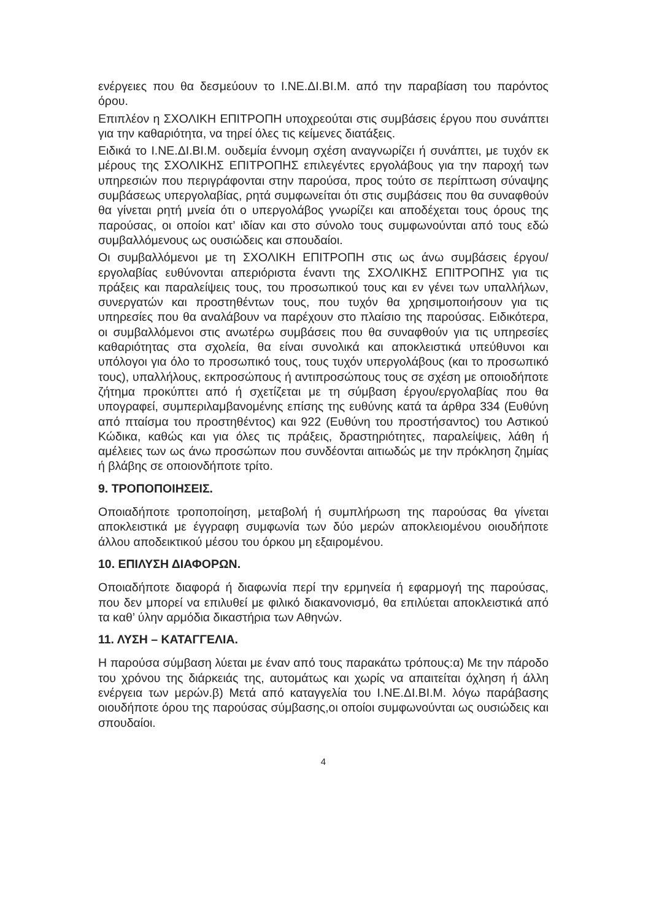ενέργειες που θα δεσμεύουν το Ι.ΝΕ.ΔΙ.ΒΙ.Μ. από την παραβίαση του παρόντος όρου.
Επιπλέον η ΣΧΟΛΙΚΗ ΕΠΙΤΡΟΠΗ υποχρεούται στις συμβάσεις έργου που συνάπτει για την καθαριότητα, να τηρεί όλες τις κείμενες διατάξεις.
Ειδικά το Ι.ΝΕ.ΔΙ.ΒΙ.Μ. ουδεμία έννομη σχέση αναγνωρίζει ή συνάπτει, με τυχόν εκ μέρους της ΣΧΟΛΙΚΗΣ ΕΠΙΤΡΟΠΗΣ επιλεγέντες εργολάβους για την παροχή των υπηρεσιών που περιγράφονται στην παρούσα, προς τούτο σε περίπτωση σύναψης συμβάσεως υπεργολαβίας, ρητά συμφωνείται ότι στις συμβάσεις που θα συναφθούν θα γίνεται ρητή μνεία ότι ο υπεργολάβος γνωρίζει και αποδέχεται τους όρους της παρούσας, οι οποίοι κατ’ ιδίαν και στο σύνολο τους συμφωνούνται από τους εδώ συμβαλλόμενους ως ουσιώδεις και σπουδαίοι.
Οι συμβαλλόμενοι με τη ΣΧΟΛΙΚΗ ΕΠΙΤΡΟΠΗ στις ως άνω συμβάσεις έργου/εργολαβίας ευθύνονται απεριόριστα έναντι της ΣΧΟΛΙΚΗΣ ΕΠΙΤΡΟΠΗΣ για τις πράξεις και παραλείψεις τους, του προσωπικού τους και εν γένει των υπαλλήλων, συνεργατών και προστηθέντων τους, που τυχόν θα χρησιμοποιήσουν για τις υπηρεσίες που θα αναλάβουν να παρέχουν στο πλαίσιο της παρούσας. Ειδικότερα, οι συμβαλλόμενοι στις ανωτέρω συμβάσεις που θα συναφθούν για τις υπηρεσίες καθαριότητας στα σχολεία, θα είναι συνολικά και αποκλειστικά υπεύθυνοι και υπόλογοι για όλο το προσωπικό τους, τους τυχόν υπεργολάβους (και το προσωπικό τους), υπαλλήλους, εκπροσώπους ή αντιπροσώπους τους σε σχέση με οποιοδήποτε ζήτημα προκύπτει από ή σχετίζεται με τη σύμβαση έργου/εργολαβίας που θα υπογραφεί, συμπεριλαμβανομένης επίσης της ευθύνης κατά τα άρθρα 334 (Ευθύνη από πταίσμα του προστηθέντος) και 922 (Ευθύνη του προστήσαντος) του Αστικού Κώδικα, καθώς και για όλες τις πράξεις, δραστηριότητες, παραλείψεις, λάθη ή αμέλειες των ως άνω προσώπων που συνδέονται αιτιωδώς με την πρόκληση ζημίας ή βλάβης σε οποιονδήποτε τρίτο.
9. ΤΡΟΠΟΠΟΙΗΣΕΙΣ.
Οποιαδήποτε τροποποίηση, μεταβολή ή συμπλήρωση της παρούσας θα γίνεται αποκλειστικά με έγγραφη συμφωνία των δύο μερών αποκλειομένου οιουδήποτε άλλου αποδεικτικού μέσου του όρκου μη εξαιρομένου.
10. ΕΠΙΛΥΣΗ ΔΙΑΦΟΡΩΝ.
Οποιαδήποτε διαφορά ή διαφωνία περί την ερμηνεία ή εφαρμογή της παρούσας, που δεν μπορεί να επιλυθεί με φιλικό διακανονισμό, θα επιλύεται αποκλειστικά από τα καθ’ ύλην αρμόδια δικαστήρια των Αθηνών.
11. ΛΥΣΗ – ΚΑΤΑΓΓΕΛΙΑ.
Η παρούσα σύμβαση λύεται με έναν από τους παρακάτω τρόπους:α) Με την πάροδο του χρόνου της διάρκειάς της, αυτομάτως και χωρίς να απαιτείται όχληση ή άλλη ενέργεια των μερών.β) Μετά από καταγγελία του Ι.ΝΕ.ΔΙ.ΒΙ.Μ. λόγω παράβασης οιουδήποτε όρου της παρούσας σύμβασης,οι οποίοι συμφωνούνται ως ουσιώδεις και σπουδαίοι.
4